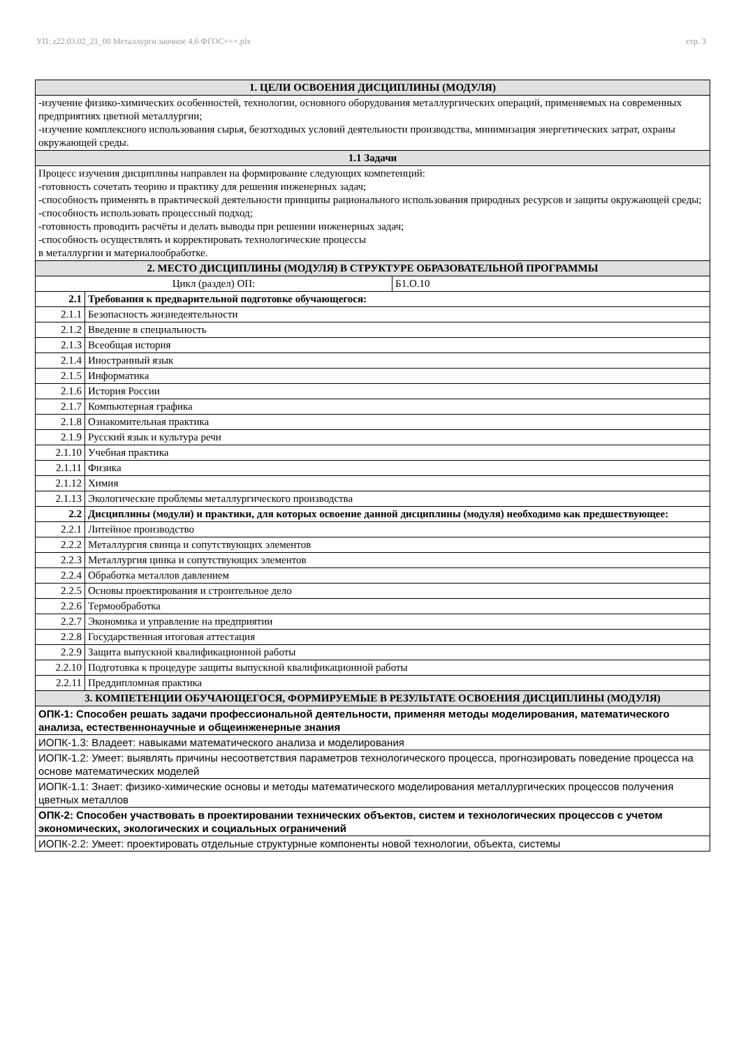УП: z22.03.02_21_00 Металлурги заочное 4,6 ФГОС+++.plx стр. 3
| 1. ЦЕЛИ ОСВОЕНИЯ ДИСЦИПЛИНЫ (МОДУЛЯ) | | |
| -изучение физико-химических особенностей, технологии, основного оборудования металлургических операций, применяемых на современных предприятиях цветной металлургии; -изучение комплексного использования сырья, безотходных условий деятельности производства, минимизация энергетических затрат, охраны окружающей среды. | | |
| 1.1 Задачи | | |
| Процесс изучения дисциплины направлен на формирование следующих компетенций: -готовность сочетать теорию и практику для решения инженерных задач; -способность применять в практической деятельности принципы рационального использования природных ресурсов и защиты окружающей среды; -способность использовать процессный подход; -готовность проводить расчёты и делать выводы при решении инженерных задач; -способность осуществлять и корректировать технологические процессы в металлургии и материалообработке. | | |
| 2. МЕСТО ДИСЦИПЛИНЫ (МОДУЛЯ) В СТРУКТУРЕ ОБРАЗОВАТЕЛЬНОЙ ПРОГРАММЫ | | |
| Цикл (раздел) ОП: | | Б1.О.10 |
| 2.1 | Требования к предварительной подготовке обучающегося: | |
| 2.1.1 | Безопасность жизнедеятельности | |
| 2.1.2 | Введение в специальность | |
| 2.1.3 | Всеобщая история | |
| 2.1.4 | Иностранный язык | |
| 2.1.5 | Информатика | |
| 2.1.6 | История России | |
| 2.1.7 | Компьютерная графика | |
| 2.1.8 | Ознакомительная практика | |
| 2.1.9 | Русский язык и культура речи | |
| 2.1.10 | Учебная практика | |
| 2.1.11 | Физика | |
| 2.1.12 | Химия | |
| 2.1.13 | Экологические проблемы металлургического производства | |
| 2.2 | Дисциплины (модули) и практики, для которых освоение данной дисциплины (модуля) необходимо как предшествующее: | |
| 2.2.1 | Литейное производство | |
| 2.2.2 | Металлургия свинца и сопутствующих элементов | |
| 2.2.3 | Металлургия цинка и сопутствующих элементов | |
| 2.2.4 | Обработка металлов давлением | |
| 2.2.5 | Основы проектирования и строительное дело | |
| 2.2.6 | Термообработка | |
| 2.2.7 | Экономика и управление на предприятии | |
| 2.2.8 | Государственная итоговая аттестация | |
| 2.2.9 | Защита выпускной квалификационной работы | |
| 2.2.10 | Подготовка к процедуре защиты выпускной квалификационной работы | |
| 2.2.11 | Преддипломная практика | |
| 3. КОМПЕТЕНЦИИ ОБУЧАЮЩЕГОСЯ, ФОРМИРУЕМЫЕ В РЕЗУЛЬТАТЕ ОСВОЕНИЯ ДИСЦИПЛИНЫ (МОДУЛЯ) | | |
| ОПК-1: Способен решать задачи профессиональной деятельности, применяя методы моделирования, математического анализа, естественнонаучные и общеинженерные знания | | |
| ИОПК-1.3: Владеет: навыками математического анализа и моделирования | | |
| ИОПК-1.2: Умеет: выявлять причины несоответствия параметров технологического процесса, прогнозировать поведение процесса на основе математических моделей | | |
| ИОПК-1.1: Знает: физико-химические основы и методы математического моделирования металлургических процессов получения цветных металлов | | |
| ОПК-2: Способен участвовать в проектировании технических объектов, систем и технологических процессов с учетом экономических, экологических и социальных ограничений | | |
| ИОПК-2.2: Умеет: проектировать отдельные структурные компоненты новой технологии, объекта, системы | | |